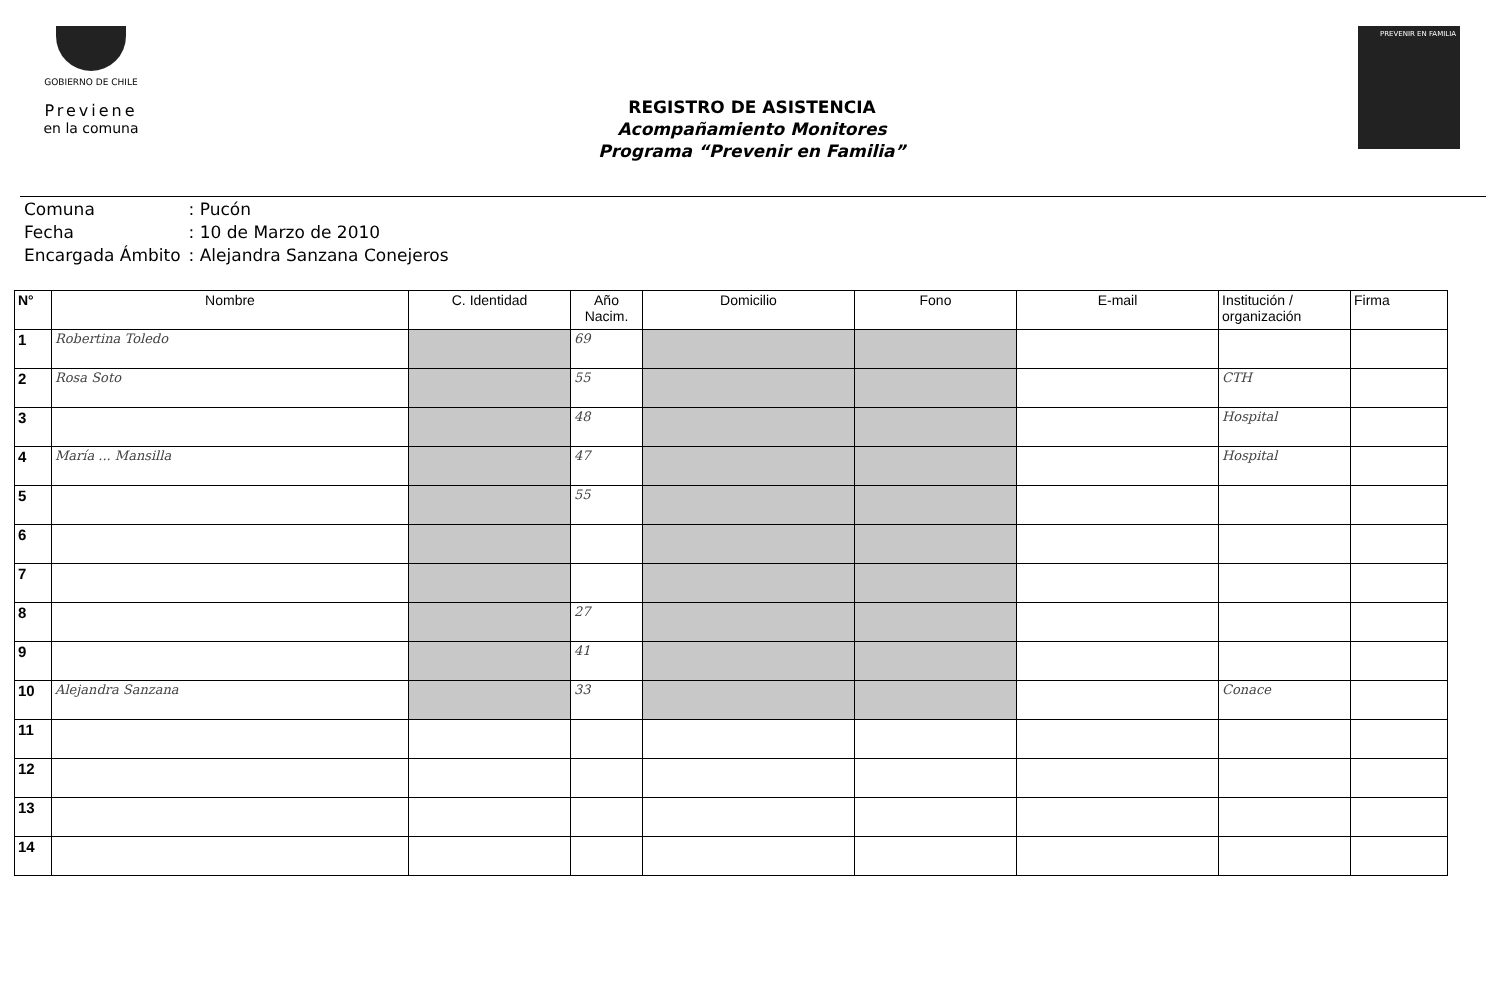GOBIERNO DE CHILE
Previene
en la comuna
REGISTRO DE ASISTENCIA
Acompañamiento Monitores
Programa “Prevenir en Familia”
PREVENIR EN FAMILIA
| Comuna | : Pucón |
| Fecha | : 10 de Marzo de 2010 |
| Encargada Ámbito | : Alejandra Sanzana Conejeros |
| N° | Nombre | C. Identidad | Año Nacim. | Domicilio | Fono | E-mail | Institución / organización | Firma |
| --- | --- | --- | --- | --- | --- | --- | --- | --- |
| 1 | Robertina Toledo | | 69 | | | | | |
| 2 | Rosa Soto | | 55 | | | | CTH | |
| 3 | | | 48 | | | | Hospital | |
| 4 | María ... Mansilla | | 47 | | | | Hospital | |
| 5 | | | 55 | | | | | |
| 6 | | | | | | | | |
| 7 | | | | | | | | |
| 8 | | | 27 | | | | | |
| 9 | | | 41 | | | | | |
| 10 | Alejandra Sanzana | | 33 | | | | Conace | |
| 11 | | | | | | | | |
| 12 | | | | | | | | |
| 13 | | | | | | | | |
| 14 | | | | | | | | |